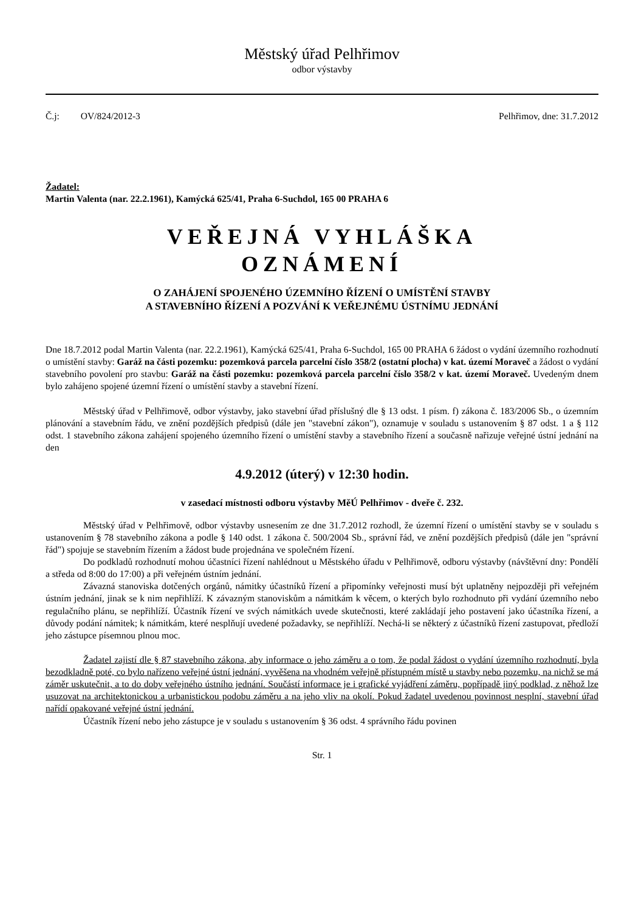Městský úřad Pelhřimov
odbor výstavby
Č.j: OV/824/2012-3 Pelhřimov, dne: 31.7.2012
Žadatel:
Martin Valenta (nar. 22.2.1961), Kamýcká 625/41, Praha 6-Suchdol, 165 00 PRAHA 6
VEŘEJNÁ VYHLÁŠKA
OZNÁMENÍ
O ZAHÁJENÍ SPOJENÉHO ÚZEMNÍHO ŘÍZENÍ O UMÍSTĚNÍ STAVBY
A STAVEBNÍHO ŘÍZENÍ A POZVÁNÍ K VEŘEJNÉMU ÚSTNÍMU JEDNÁNÍ
Dne 18.7.2012 podal Martin Valenta (nar. 22.2.1961), Kamýcká 625/41, Praha 6-Suchdol, 165 00 PRAHA 6 žádost o vydání územního rozhodnutí o umístění stavby: Garáž na části pozemku: pozemková parcela parcelní číslo 358/2 (ostatní plocha) v kat. území Moraveč a žádost o vydání stavebního povolení pro stavbu: Garáž na části pozemku: pozemková parcela parcelní číslo 358/2 v kat. území Moraveč. Uvedeným dnem bylo zahájeno spojené územní řízení o umístění stavby a stavební řízení.
Městský úřad v Pelhřimově, odbor výstavby, jako stavební úřad příslušný dle § 13 odst. 1 písm. f) zákona č. 183/2006 Sb., o územním plánování a stavebním řádu, ve znění pozdějších předpisů (dále jen "stavební zákon"), oznamuje v souladu s ustanovením § 87 odst. 1 a § 112 odst. 1 stavebního zákona zahájení spojeného územního řízení o umístění stavby a stavebního řízení a současně nařizuje veřejné ústní jednání na den
4.9.2012 (úterý) v 12:30 hodin.
v zasedací místnosti odboru výstavby MěÚ Pelhřimov - dveře č. 232.
Městský úřad v Pelhřimově, odbor výstavby usnesením ze dne 31.7.2012 rozhodl, že územní řízení o umístění stavby se v souladu s ustanovením § 78 stavebního zákona a podle § 140 odst. 1 zákona č. 500/2004 Sb., správní řád, ve znění pozdějších předpisů (dále jen "správní řád") spojuje se stavebním řízením a žádost bude projednána ve společném řízení.
Do podkladů rozhodnutí mohou účastníci řízení nahlédnout u Městského úřadu v Pelhřimově, odboru výstavby (návštěvní dny: Pondělí a středa od 8:00 do 17:00) a při veřejném ústním jednání.
Závazná stanoviska dotčených orgánů, námitky účastníků řízení a připomínky veřejnosti musí být uplatněny nejpozději při veřejném ústním jednání, jinak se k nim nepřihlíží. K závazným stanoviskům a námitkám k věcem, o kterých bylo rozhodnuto při vydání územního nebo regulačního plánu, se nepřihlíží. Účastník řízení ve svých námitkách uvede skutečnosti, které zakládají jeho postavení jako účastníka řízení, a důvody podání námitek; k námitkám, které nesplňují uvedené požadavky, se nepřihlíží. Nechá-li se některý z účastníků řízení zastupovat, předloží jeho zástupce písemnou plnou moc.
Žadatel zajistí dle § 87 stavebního zákona, aby informace o jeho záměru a o tom, že podal žádost o vydání územního rozhodnutí, byla bezodkladně poté, co bylo nařízeno veřejné ústní jednání, vyvěšena na vhodném veřejně přístupném místě u stavby nebo pozemku, na nichž se má záměr uskutečnit, a to do doby veřejného ústního jednání. Součástí informace je i grafické vyjádření záměru, popřípadě jiný podklad, z něhož lze usuzovat na architektonickou a urbanistickou podobu záměru a na jeho vliv na okolí. Pokud žadatel uvedenou povinnost nesplní, stavební úřad nařídí opakované veřejné ústní jednání.
Účastník řízení nebo jeho zástupce je v souladu s ustanovením § 36 odst. 4 správního řádu povinen
Str. 1